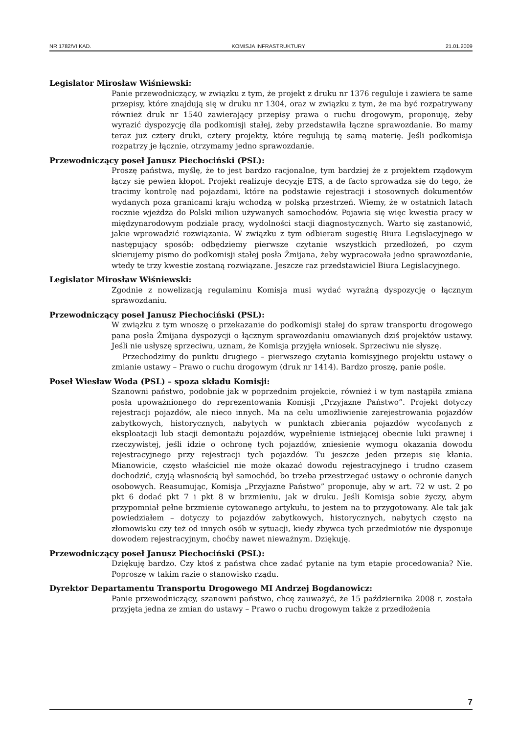NR 1782/VI KAD. KOMISJA INFRASTRUKTURY 21.01.2009
Legislator Mirosław Wiśniewski:
Panie przewodniczący, w związku z tym, że projekt z druku nr 1376 reguluje i zawiera te same przepisy, które znajdują się w druku nr 1304, oraz w związku z tym, że ma być rozpatrywany również druk nr 1540 zawierający przepisy prawa o ruchu drogowym, proponuję, żeby wyrazić dyspozycję dla podkomisji stałej, żeby przedstawiła łączne sprawozdanie. Bo mamy teraz już cztery druki, cztery projekty, które regulują tę samą materię. Jeśli podkomisja rozpatrzy je łącznie, otrzymamy jedno sprawozdanie.
Przewodniczący poseł Janusz Piechociński (PSL):
Proszę państwa, myślę, że to jest bardzo racjonalne, tym bardziej że z projektem rządowym łączy się pewien kłopot. Projekt realizuje decyzję ETS, a de facto sprowadza się do tego, że tracimy kontrolę nad pojazdami, które na podstawie rejestracji i stosownych dokumentów wydanych poza granicami kraju wchodzą w polską przestrzeń. Wiemy, że w ostatnich latach rocznie wjeżdża do Polski milion używanych samochodów. Pojawia się więc kwestia pracy w międzynarodowym podziale pracy, wydolności stacji diagnostycznych. Warto się zastanowić, jakie wprowadzić rozwiązania. W związku z tym odbieram sugestię Biura Legislacyjnego w następujący sposób: odbędziemy pierwsze czytanie wszystkich przedłożeń, po czym skierujemy pismo do podkomisji stałej posła Żmijana, żeby wypracowała jedno sprawozdanie, wtedy te trzy kwestie zostaną rozwiązane. Jeszcze raz przedstawiciel Biura Legislacyjnego.
Legislator Mirosław Wiśniewski:
Zgodnie z nowelizacją regulaminu Komisja musi wydać wyraźną dyspozycję o łącznym sprawozdaniu.
Przewodniczący poseł Janusz Piechociński (PSL):
W związku z tym wnoszę o przekazanie do podkomisji stałej do spraw transportu drogowego pana posła Żmijana dyspozycji o łącznym sprawozdaniu omawianych dziś projektów ustawy. Jeśli nie usłyszę sprzeciwu, uznam, że Komisja przyjęła wniosek. Sprzeciwu nie słyszę.
Przechodzimy do punktu drugiego – pierwszego czytania komisyjnego projektu ustawy o zmianie ustawy – Prawo o ruchu drogowym (druk nr 1414). Bardzo proszę, panie pośle.
Poseł Wiesław Woda (PSL) – spoza składu Komisji:
Szanowni państwo, podobnie jak w poprzednim projekcie, również i w tym nastąpiła zmiana posła upoważnionego do reprezentowania Komisji „Przyjazne Państwo”. Projekt dotyczy rejestracji pojazdów, ale nieco innych. Ma na celu umożliwienie zarejestrowania pojazdów zabytkowych, historycznych, nabytych w punktach zbierania pojazdów wycofanych z eksploatacji lub stacji demontażu pojazdów, wypełnienie istniejącej obecnie luki prawnej i rzeczywistej, jeśli idzie o ochronę tych pojazdów, zniesienie wymogu okazania dowodu rejestracyjnego przy rejestracji tych pojazdów. Tu jeszcze jeden przepis się kłania. Mianowicie, często właściciel nie może okazać dowodu rejestracyjnego i trudno czasem dochodzić, czyją własnością był samochód, bo trzeba przestrzegać ustawy o ochronie danych osobowych. Reasumując, Komisja „Przyjazne Państwo” proponuje, aby w art. 72 w ust. 2 po pkt 6 dodać pkt 7 i pkt 8 w brzmieniu, jak w druku. Jeśli Komisja sobie życzy, abym przypomniał pełne brzmienie cytowanego artykułu, to jestem na to przygotowany. Ale tak jak powiedziałem – dotyczy to pojazdów zabytkowych, historycznych, nabytych często na złomowisku czy też od innych osób w sytuacji, kiedy zbywca tych przedmiotów nie dysponuje dowodem rejestracyjnym, choćby nawet nieważnym. Dziękuję.
Przewodniczący poseł Janusz Piechociński (PSL):
Dziękuję bardzo. Czy ktoś z państwa chce zadać pytanie na tym etapie procedowania? Nie. Poproszę w takim razie o stanowisko rządu.
Dyrektor Departamentu Transportu Drogowego MI Andrzej Bogdanowicz:
Panie przewodniczący, szanowni państwo, chcę zauważyć, że 15 października 2008 r. została przyjęta jedna ze zmian do ustawy – Prawo o ruchu drogowym także z przedłożenia
7